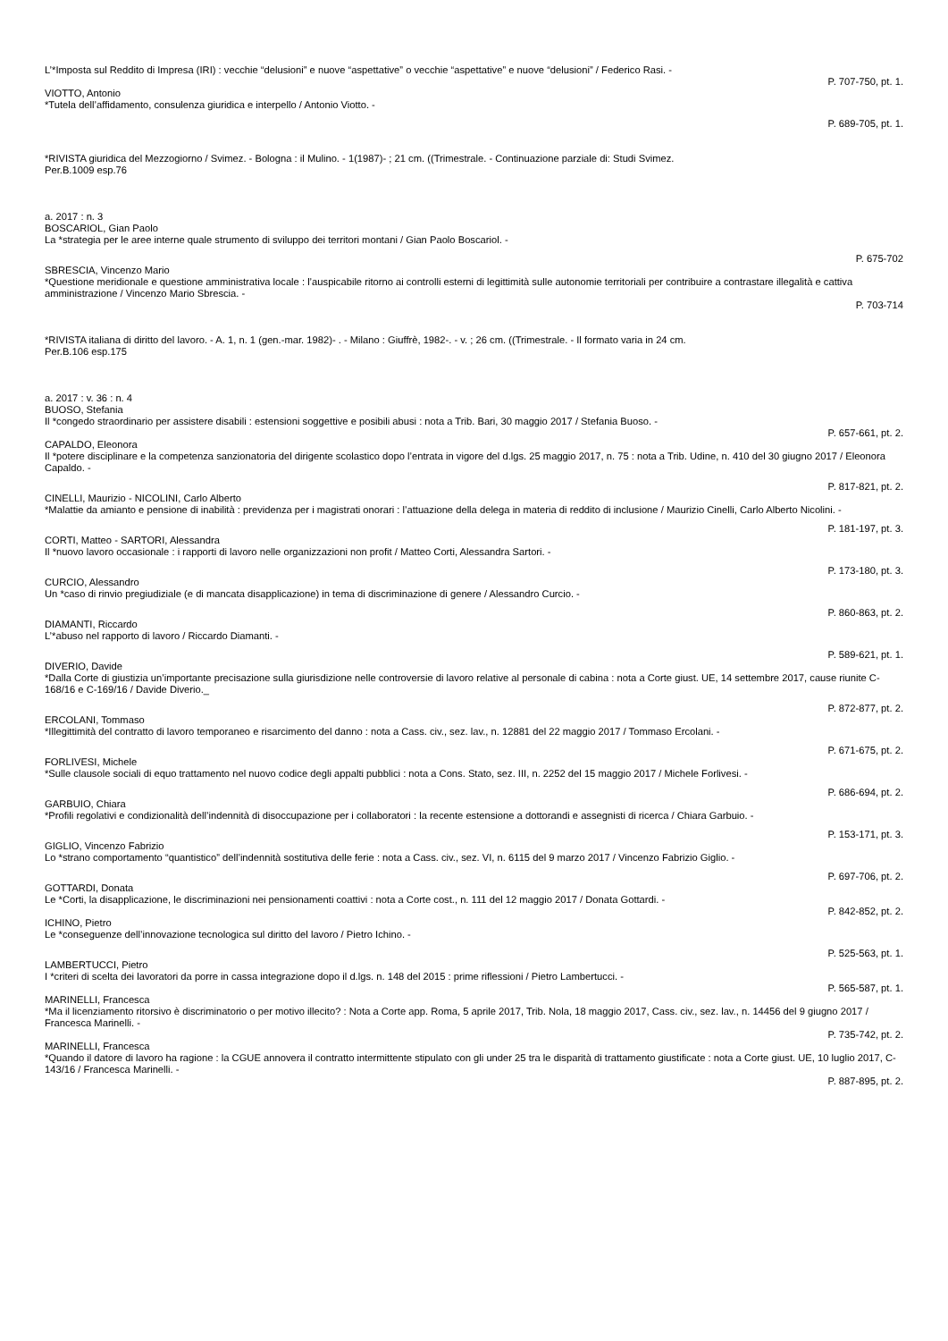L’*Imposta sul Reddito di Impresa (IRI) : vecchie “delusioni” e nuove “aspettative” o vecchie “aspettative” e nuove “delusioni” / Federico Rasi. -
P. 707-750, pt. 1.
VIOTTO, Antonio
*Tutela dell’affidamento, consulenza giuridica e interpello / Antonio Viotto. -
P. 689-705, pt. 1.
*RIVISTA giuridica del Mezzogiorno / Svimez. - Bologna : il Mulino. - 1(1987)- ; 21 cm. ((Trimestrale. - Continuazione parziale di: Studi Svimez.
Per.B.1009 esp.76
a. 2017 : n. 3
BOSCARIOL, Gian Paolo
La *strategia per le aree interne quale strumento di sviluppo dei territori montani / Gian Paolo Boscariol. -
P. 675-702
SBRESCIA, Vincenzo Mario
*Questione meridionale e questione amministrativa locale : l’auspicabile ritorno ai controlli esterni di legittimità sulle autonomie territoriali per contribuire a contrastare illegalità e cattiva amministrazione / Vincenzo Mario Sbrescia. -
P. 703-714
*RIVISTA italiana di diritto del lavoro. - A. 1, n. 1 (gen.-mar. 1982)- . - Milano : Giuffrè, 1982-. - v. ; 26 cm. ((Trimestrale. - Il formato varia in 24 cm.
Per.B.106 esp.175
a. 2017 : v. 36 : n. 4
BUOSO, Stefania
Il *congedo straordinario per assistere disabili : estensioni soggettive e posibili abusi : nota a Trib. Bari, 30 maggio 2017 / Stefania Buoso. -
P. 657-661, pt. 2.
CAPALDO, Eleonora
Il *potere disciplinare e la competenza sanzionatoria del dirigente scolastico dopo l’entrata in vigore del d.lgs. 25 maggio 2017, n. 75 : nota a Trib. Udine, n. 410 del 30 giugno 2017 / Eleonora Capaldo. -
P. 817-821, pt. 2.
CINELLI, Maurizio - NICOLINI, Carlo Alberto
*Malattie da amianto e pensione di inabilità : previdenza per i magistrati onorari : l’attuazione della delega in materia di reddito di inclusione / Maurizio Cinelli, Carlo Alberto Nicolini. -
P. 181-197, pt. 3.
CORTI, Matteo - SARTORI, Alessandra
Il *nuovo lavoro occasionale : i rapporti di lavoro nelle organizzazioni non profit / Matteo Corti, Alessandra Sartori. -
P. 173-180, pt. 3.
CURCIO, Alessandro
Un *caso di rinvio pregiudiziale (e di mancata disapplicazione) in tema di discriminazione di genere / Alessandro Curcio. -
P. 860-863, pt. 2.
DIAMANTI, Riccardo
L’*abuso nel rapporto di lavoro / Riccardo Diamanti. -
P. 589-621, pt. 1.
DIVERIO, Davide
*Dalla Corte di giustizia un’importante precisazione sulla giurisdizione nelle controversie di lavoro relative al personale di cabina : nota a Corte giust. UE, 14 settembre 2017, cause riunite C-168/16 e C-169/16 / Davide Diverio._
P. 872-877, pt. 2.
ERCOLANI, Tommaso
*Illegittimità del contratto di lavoro temporaneo e risarcimento del danno : nota a Cass. civ., sez. lav., n. 12881 del 22 maggio 2017 / Tommaso Ercolani. -
P. 671-675, pt. 2.
FORLIVESI, Michele
*Sulle clausole sociali di equo trattamento nel nuovo codice degli appalti pubblici : nota a Cons. Stato, sez. III, n. 2252 del 15 maggio 2017 / Michele Forlivesi. -
P. 686-694, pt. 2.
GARBUIO, Chiara
*Profili regolativi e condizionalità dell’indennità di disoccupazione per i collaboratori : la recente estensione a dottorandi e assegnisti di ricerca / Chiara Garbuio. -
P. 153-171, pt. 3.
GIGLIO, Vincenzo Fabrizio
Lo *strano comportamento “quantistico” dell’indennità sostitutiva delle ferie : nota a Cass. civ., sez. VI, n. 6115 del 9 marzo 2017 / Vincenzo Fabrizio Giglio. -
P. 697-706, pt. 2.
GOTTARDI, Donata
Le *Corti, la disapplicazione, le discriminazioni nei pensionamenti coattivi : nota a Corte cost., n. 111 del 12 maggio 2017 / Donata Gottardi. -
P. 842-852, pt. 2.
ICHINO, Pietro
Le *conseguenze dell’innovazione tecnologica sul diritto del lavoro / Pietro Ichino. -
P. 525-563, pt. 1.
LAMBERTUCCI, Pietro
I *criteri di scelta dei lavoratori da porre in cassa integrazione dopo il d.lgs. n. 148 del 2015 : prime riflessioni / Pietro Lambertucci. -
P. 565-587, pt. 1.
MARINELLI, Francesca
*Ma il licenziamento ritorsivo è discriminatorio o per motivo illecito? : Nota a Corte app. Roma, 5 aprile 2017, Trib. Nola, 18 maggio 2017, Cass. civ., sez. lav., n. 14456 del 9 giugno 2017 / Francesca Marinelli. -
P. 735-742, pt. 2.
MARINELLI, Francesca
*Quando il datore di lavoro ha ragione : la CGUE annovera il contratto intermittente stipulato con gli under 25 tra le disparità di trattamento giustificate : nota a Corte giust. UE, 10 luglio 2017, C-143/16 / Francesca Marinelli. -
P. 887-895, pt. 2.